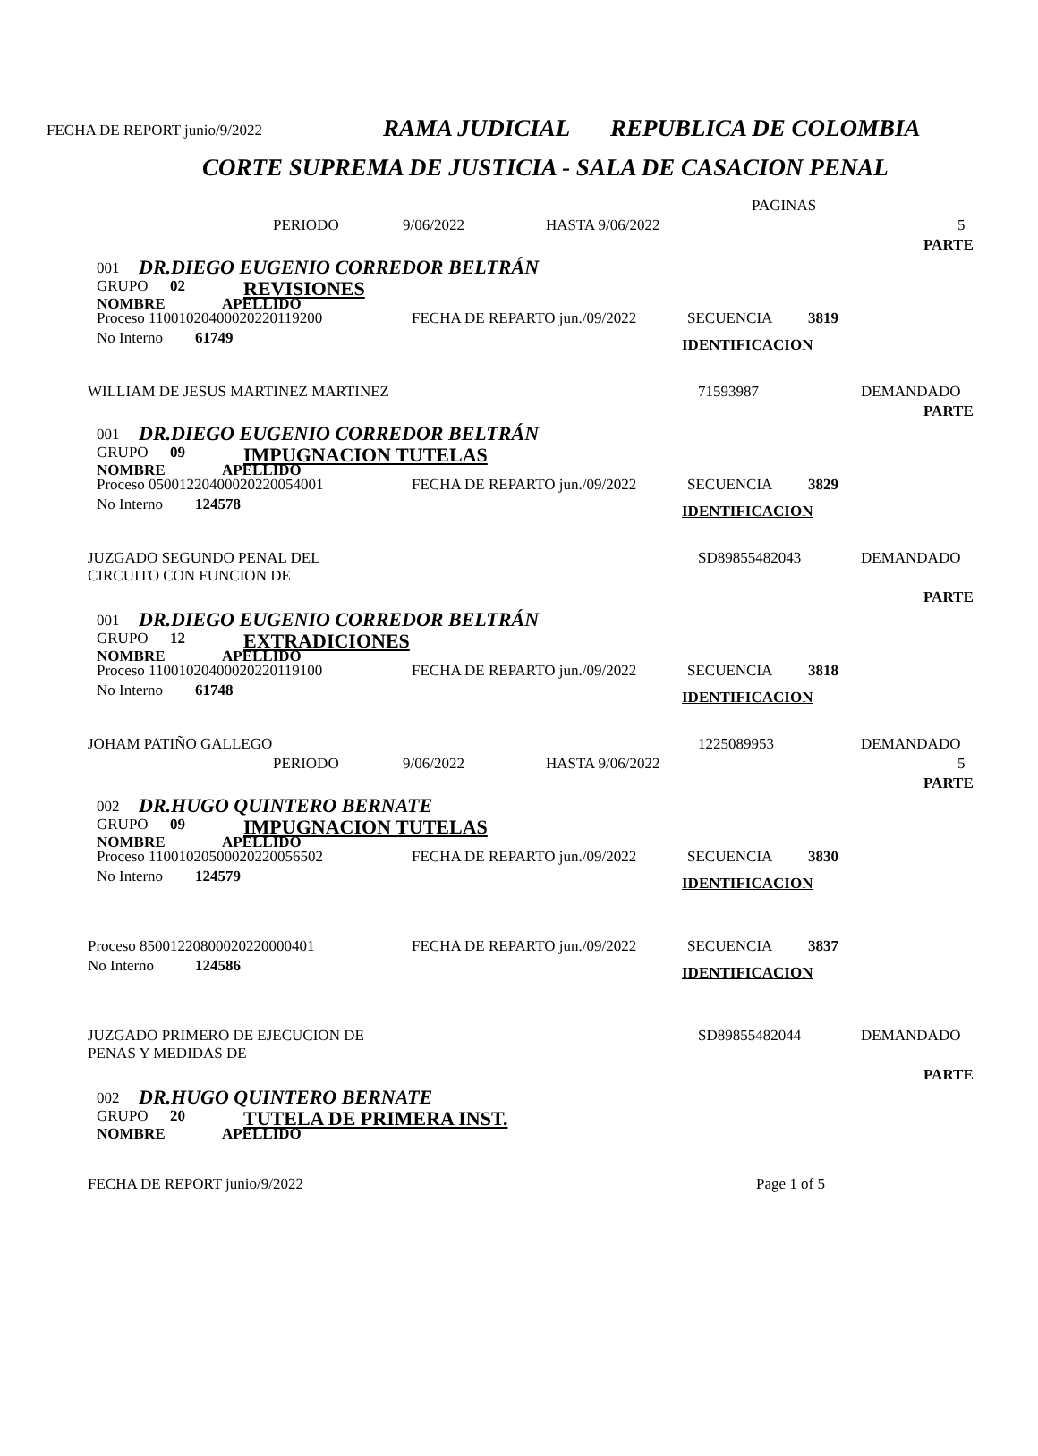FECHA DE REPORT junio/9/2022 RAMA JUDICIAL REPUBLICA DE COLOMBIA
CORTE SUPREMA DE JUSTICIA - SALA DE CASACION PENAL
PAGINAS
PERIODO 9/06/2022 HASTA 9/06/2022 5
PARTE
001 DR.DIEGO EUGENIO CORREDOR BELTRÁN
GRUPO 02 REVISIONES
NOMBRE APELLIDO
Proceso 11001020400020220119200 FECHA DE REPARTO jun./09/2022 SECUENCIA 3819
No Interno 61749 IDENTIFICACION
WILLIAM DE JESUS MARTINEZ MARTINEZ 71593987 DEMANDADO PARTE
001 DR.DIEGO EUGENIO CORREDOR BELTRÁN
GRUPO 09 IMPUGNACION TUTELAS
NOMBRE APELLIDO
Proceso 05001220400020220054001 FECHA DE REPARTO jun./09/2022 SECUENCIA 3829
No Interno 124578 IDENTIFICACION
JUZGADO SEGUNDO PENAL DEL
CIRCUITO CON FUNCION DE SD89855482043 DEMANDADO PARTE
001 DR.DIEGO EUGENIO CORREDOR BELTRÁN
GRUPO 12 EXTRADICIONES
NOMBRE APELLIDO
Proceso 11001020400020220119100 FECHA DE REPARTO jun./09/2022 SECUENCIA 3818
No Interno 61748 IDENTIFICACION
JOHAM PATIÑO GALLEGO 1225089953 DEMANDADO
PERIODO 9/06/2022 HASTA 9/06/2022 5
PARTE
002 DR.HUGO QUINTERO BERNATE
GRUPO 09 IMPUGNACION TUTELAS
NOMBRE APELLIDO
Proceso 11001020500020220056502 FECHA DE REPARTO jun./09/2022 SECUENCIA 3830
No Interno 124579 IDENTIFICACION
Proceso 85001220800020220000401 FECHA DE REPARTO jun./09/2022 SECUENCIA 3837
No Interno 124586 IDENTIFICACION
JUZGADO PRIMERO DE EJECUCION DE
PENAS Y MEDIDAS DE SD89855482044 DEMANDADO PARTE
002 DR.HUGO QUINTERO BERNATE
GRUPO 20 TUTELA DE PRIMERA INST.
NOMBRE APELLIDO
FECHA DE REPORT junio/9/2022 Page 1 of 5